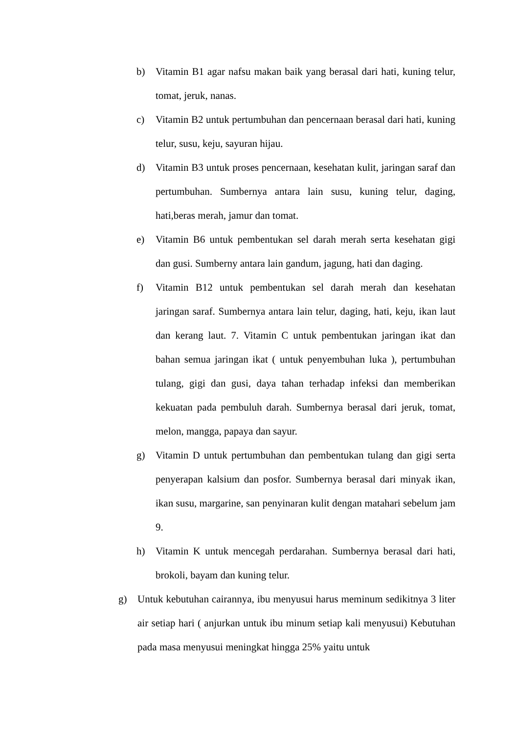b) Vitamin B1 agar nafsu makan baik yang berasal dari hati, kuning telur, tomat, jeruk, nanas.
c) Vitamin B2 untuk pertumbuhan dan pencernaan berasal dari hati, kuning telur, susu, keju, sayuran hijau.
d) Vitamin B3 untuk proses pencernaan, kesehatan kulit, jaringan saraf dan pertumbuhan. Sumbernya antara lain susu, kuning telur, daging, hati,beras merah, jamur dan tomat.
e) Vitamin B6 untuk pembentukan sel darah merah serta kesehatan gigi dan gusi. Sumberny antara lain gandum, jagung, hati dan daging.
f) Vitamin B12 untuk pembentukan sel darah merah dan kesehatan jaringan saraf. Sumbernya antara lain telur, daging, hati, keju, ikan laut dan kerang laut. 7. Vitamin C untuk pembentukan jaringan ikat dan bahan semua jaringan ikat ( untuk penyembuhan luka ), pertumbuhan tulang, gigi dan gusi, daya tahan terhadap infeksi dan memberikan kekuatan pada pembuluh darah. Sumbernya berasal dari jeruk, tomat, melon, mangga, papaya dan sayur.
g) Vitamin D untuk pertumbuhan dan pembentukan tulang dan gigi serta penyerapan kalsium dan posfor. Sumbernya berasal dari minyak ikan, ikan susu, margarine, san penyinaran kulit dengan matahari sebelum jam 9.
h) Vitamin K untuk mencegah perdarahan. Sumbernya berasal dari hati, brokoli, bayam dan kuning telur.
g) Untuk kebutuhan cairannya, ibu menyusui harus meminum sedikitnya 3 liter air setiap hari ( anjurkan untuk ibu minum setiap kali menyusui) Kebutuhan pada masa menyusui meningkat hingga 25% yaitu untuk